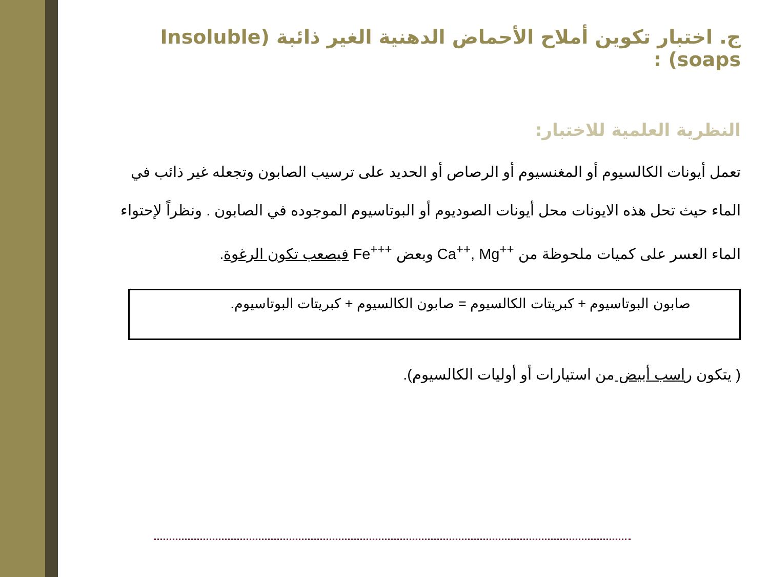ج. اختبار تكوين أملاح الأحماض الدهنية الغير ذائبة (Insoluble soaps) :
النظرية العلمية للاختبار:
تعمل أيونات الكالسيوم أو المغنسيوم أو الرصاص أو الحديد على ترسيب الصابون وتجعله غير ذائب في الماء حيث تحل هذه الايونات محل أيونات الصوديوم أو البوتاسيوم الموجوده في الصابون . ونظراً لإحتواء الماء العسر على كميات ملحوظة من Ca<sup>++</sup>, Mg<sup>++</sup> وبعض Fe<sup>+++</sup> فيصعب تكون الرغوة.
صابون البوتاسيوم + كبريتات الكالسيوم = صابون الكالسيوم + كبريتات البوتاسيوم.
( يتكون راسب أبيض من استيارات أو أوليات الكالسيوم).